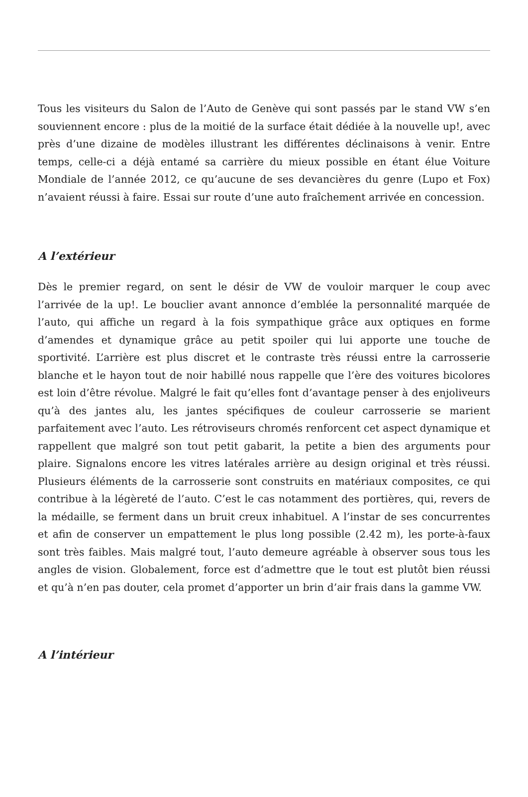Tous les visiteurs du Salon de l’Auto de Genève qui sont passés par le stand VW s’en souviennent encore : plus de la moitié de la surface était dédiée à la nouvelle up!, avec près d’une dizaine de modèles illustrant les différentes déclinaisons à venir. Entre temps, celle-ci a déjà entamé sa carrière du mieux possible en étant élue Voiture Mondiale de l’année 2012, ce qu’aucune de ses devancières du genre (Lupo et Fox) n’avaient réussi à faire. Essai sur route d’une auto fraîchement arrivée en concession.
A l’extérieur
Dès le premier regard, on sent le désir de VW de vouloir marquer le coup avec l’arrivée de la up!. Le bouclier avant annonce d’emblée la personnalité marquée de l’auto, qui affiche un regard à la fois sympathique grâce aux optiques en forme d’amendes et dynamique grâce au petit spoiler qui lui apporte une touche de sportivité. L’arrière est plus discret et le contraste très réussi entre la carrosserie blanche et le hayon tout de noir habillé nous rappelle que l’ère des voitures bicolores est loin d’être révolue. Malgré le fait qu’elles font d’avantage penser à des enjoliveurs qu’à des jantes alu, les jantes spécifiques de couleur carrosserie se marient parfaitement avec l’auto. Les rétroviseurs chromés renforcent cet aspect dynamique et rappellent que malgré son tout petit gabarit, la petite a bien des arguments pour plaire. Signalons encore les vitres latérales arrière au design original et très réussi. Plusieurs éléments de la carrosserie sont construits en matériaux composites, ce qui contribue à la légèreté de l’auto. C’est le cas notamment des portières, qui, revers de la médaille, se ferment dans un bruit creux inhabituel. A l’instar de ses concurrentes et afin de conserver un empattement le plus long possible (2.42 m), les porte-à-faux sont très faibles. Mais malgré tout, l’auto demeure agréable à observer sous tous les angles de vision. Globalement, force est d’admettre que le tout est plutôt bien réussi et qu’à n’en pas douter, cela promet d’apporter un brin d’air frais dans la gamme VW.
A l’intérieur